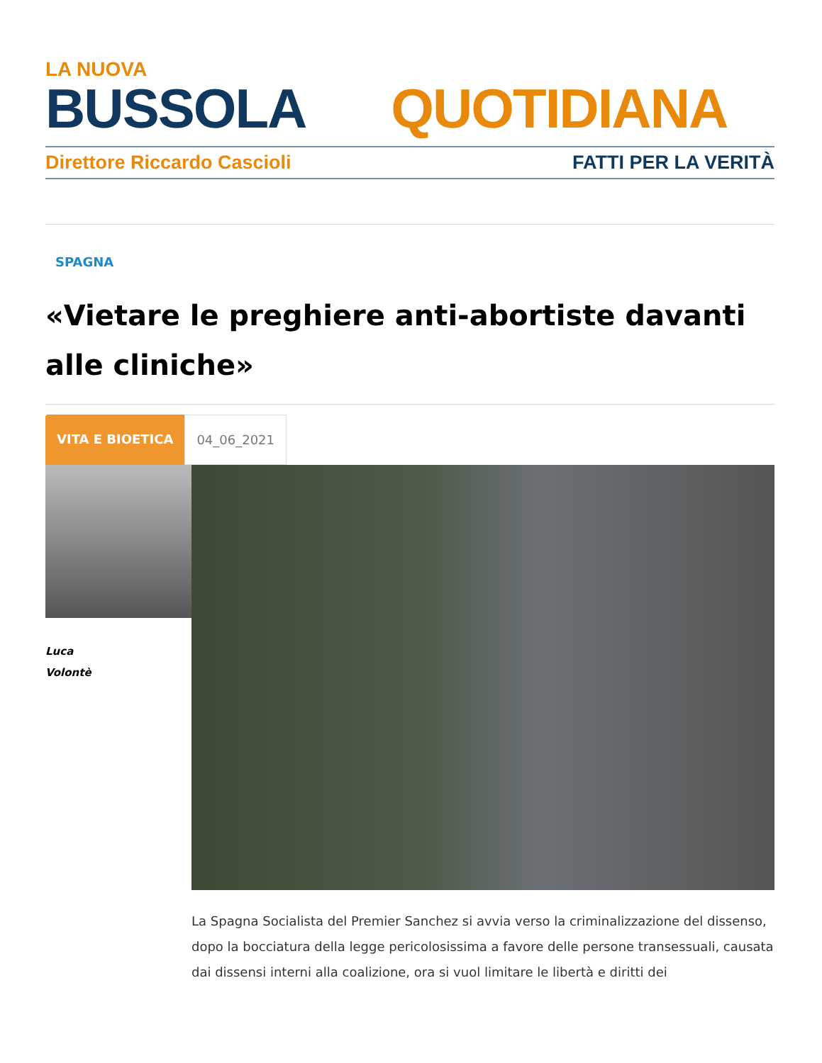LA NUOVA
BUSSOLA QUOTIDIANA
Direttore Riccardo Cascioli FATTI PER LA VERITÀ
SPAGNA
«Vietare le preghiere anti-abortiste davanti alle cliniche»
VITA E BIOETICA 04_06_2021
Luca
Volontè
La Spagna Socialista del Premier Sanchez si avvia verso la criminalizzazione del dissenso, dopo la bocciatura della legge pericolosissima a favore delle persone transessuali, causata dai dissensi interni alla coalizione, ora si vuol limitare le libertà e diritti dei